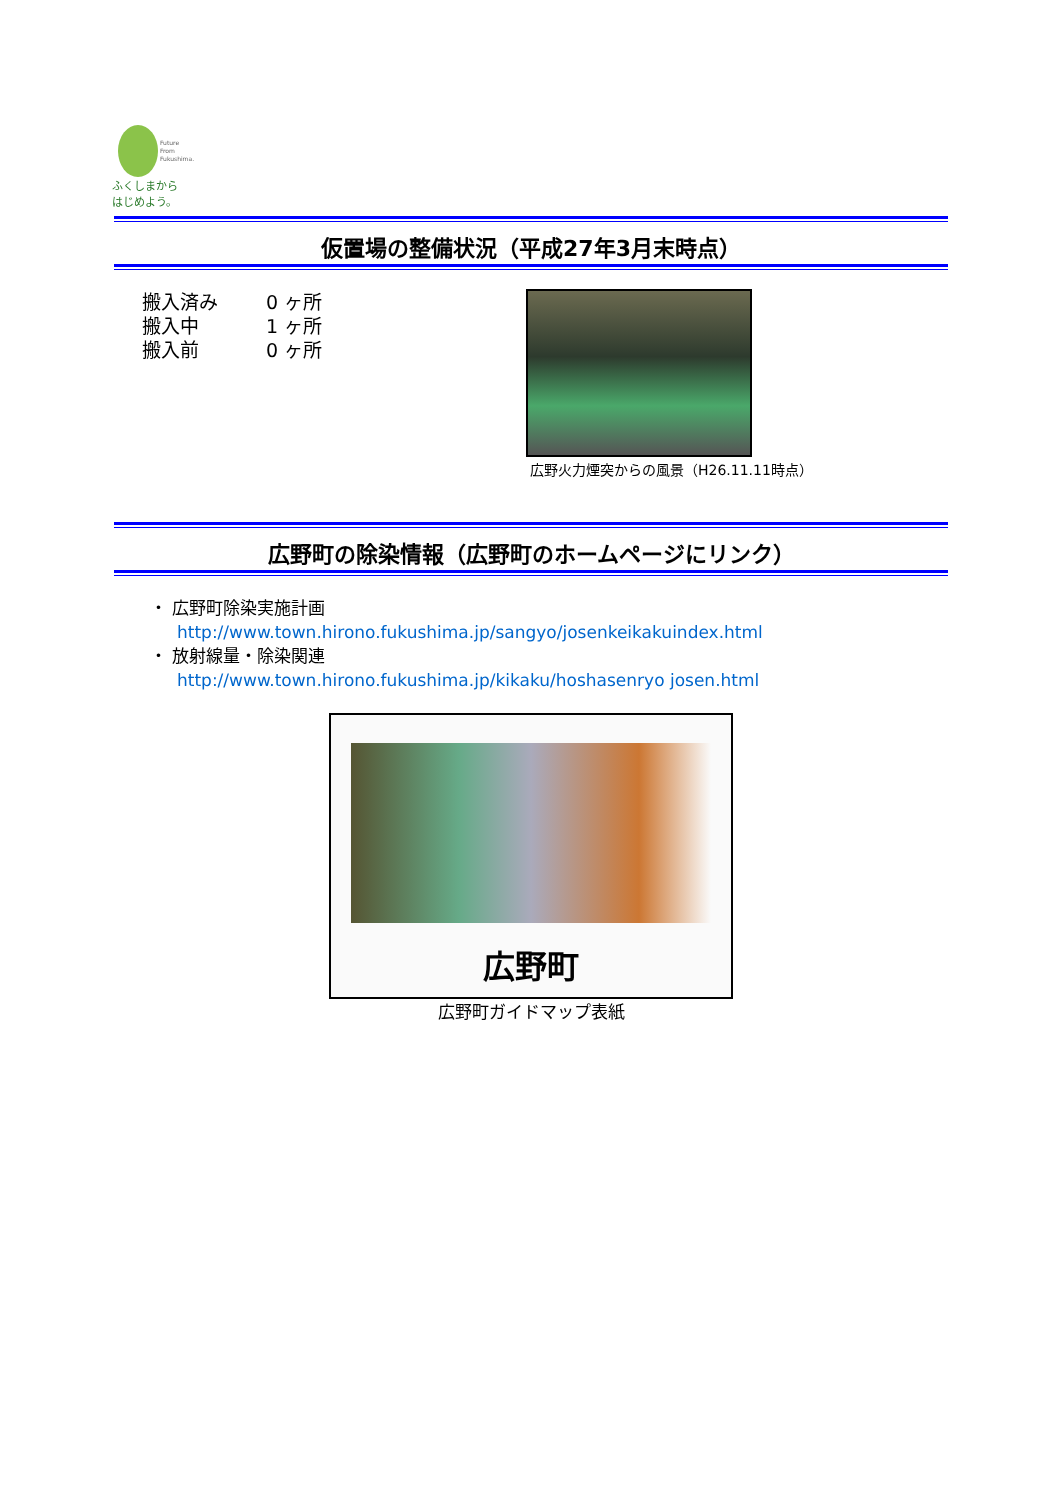Future
From
Fukushima.
ふくしまから
はじめよう。
仮置場の整備状況（平成27年3月末時点）
搬入済み 0 ヶ所
搬入中 1 ヶ所
搬入前 0 ヶ所
広野火力煙突からの風景（H26.11.11時点）
広野町の除染情報（広野町のホームページにリンク）
・ 広野町除染実施計画
http://www.town.hirono.fukushima.jp/sangyo/josenkeikakuindex.html
・ 放射線量・除染関連
http://www.town.hirono.fukushima.jp/kikaku/hoshasenryo josen.html
広野町
広野町ガイドマップ表紙